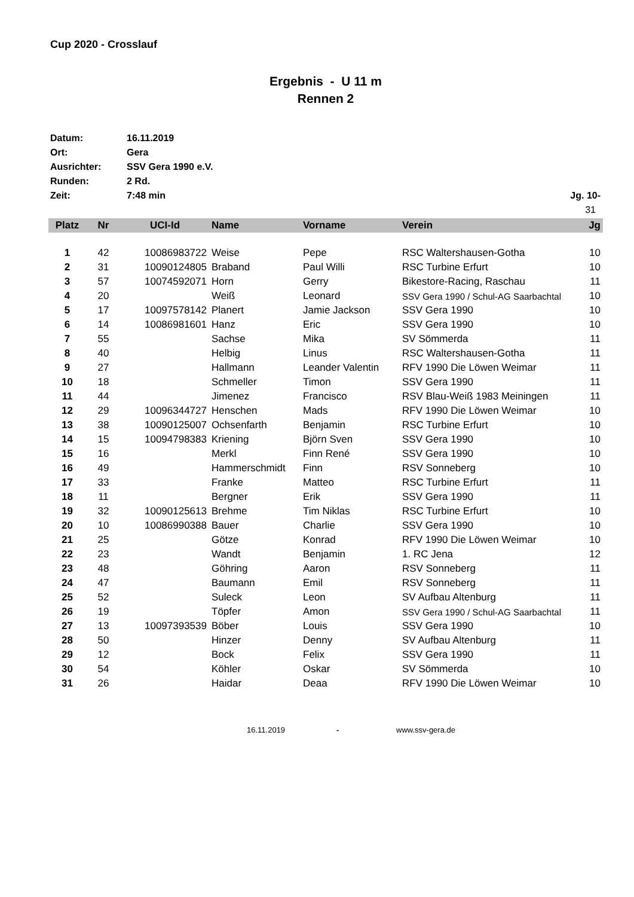Cup 2020 - Crosslauf
Ergebnis - U 11 m
Rennen 2
Datum: 16.11.2019
Ort: Gera
Ausrichter: SSV Gera 1990 e.V.
Runden: 2 Rd.
Zeit: 7:48 min Jg. 10-
31
| Platz | Nr | UCI-Id | Name | Vorname | Verein | Jg |
| --- | --- | --- | --- | --- | --- | --- |
| 1 | 42 | 10086983722 | Weise | Pepe | RSC Waltershausen-Gotha | 10 |
| 2 | 31 | 10090124805 | Braband | Paul Willi | RSC Turbine Erfurt | 10 |
| 3 | 57 | 10074592071 | Horn | Gerry | Bikestore-Racing, Raschau | 11 |
| 4 | 20 | | Weiß | Leonard | SSV Gera 1990 / Schul-AG Saarbachtal | 10 |
| 5 | 17 | 10097578142 | Planert | Jamie Jackson | SSV Gera 1990 | 10 |
| 6 | 14 | 10086981601 | Hanz | Eric | SSV Gera 1990 | 10 |
| 7 | 55 | | Sachse | Mika | SV Sömmerda | 11 |
| 8 | 40 | | Helbig | Linus | RSC Waltershausen-Gotha | 11 |
| 9 | 27 | | Hallmann | Leander Valentin | RFV 1990 Die Löwen Weimar | 11 |
| 10 | 18 | | Schmeller | Timon | SSV Gera 1990 | 11 |
| 11 | 44 | | Jimenez | Francisco | RSV Blau-Weiß 1983 Meiningen | 11 |
| 12 | 29 | 10096344727 | Henschen | Mads | RFV 1990 Die Löwen Weimar | 10 |
| 13 | 38 | 10090125007 | Ochsenfarth | Benjamin | RSC Turbine Erfurt | 10 |
| 14 | 15 | 10094798383 | Kriening | Björn Sven | SSV Gera 1990 | 10 |
| 15 | 16 | | Merkl | Finn René | SSV Gera 1990 | 10 |
| 16 | 49 | | Hammerschmidt | Finn | RSV Sonneberg | 10 |
| 17 | 33 | | Franke | Matteo | RSC Turbine Erfurt | 11 |
| 18 | 11 | | Bergner | Erik | SSV Gera 1990 | 11 |
| 19 | 32 | 10090125613 | Brehme | Tim Niklas | RSC Turbine Erfurt | 10 |
| 20 | 10 | 10086990388 | Bauer | Charlie | SSV Gera 1990 | 10 |
| 21 | 25 | | Götze | Konrad | RFV 1990 Die Löwen Weimar | 10 |
| 22 | 23 | | Wandt | Benjamin | 1. RC Jena | 12 |
| 23 | 48 | | Göhring | Aaron | RSV Sonneberg | 11 |
| 24 | 47 | | Baumann | Emil | RSV Sonneberg | 11 |
| 25 | 52 | | Suleck | Leon | SV Aufbau Altenburg | 11 |
| 26 | 19 | | Töpfer | Amon | SSV Gera 1990 / Schul-AG Saarbachtal | 11 |
| 27 | 13 | 10097393539 | Böber | Louis | SSV Gera 1990 | 10 |
| 28 | 50 | | Hinzer | Denny | SV Aufbau Altenburg | 11 |
| 29 | 12 | | Bock | Felix | SSV Gera 1990 | 11 |
| 30 | 54 | | Köhler | Oskar | SV Sömmerda | 10 |
| 31 | 26 | | Haidar | Deaa | RFV 1990 Die Löwen Weimar | 10 |
16.11.2019 - www.ssv-gera.de